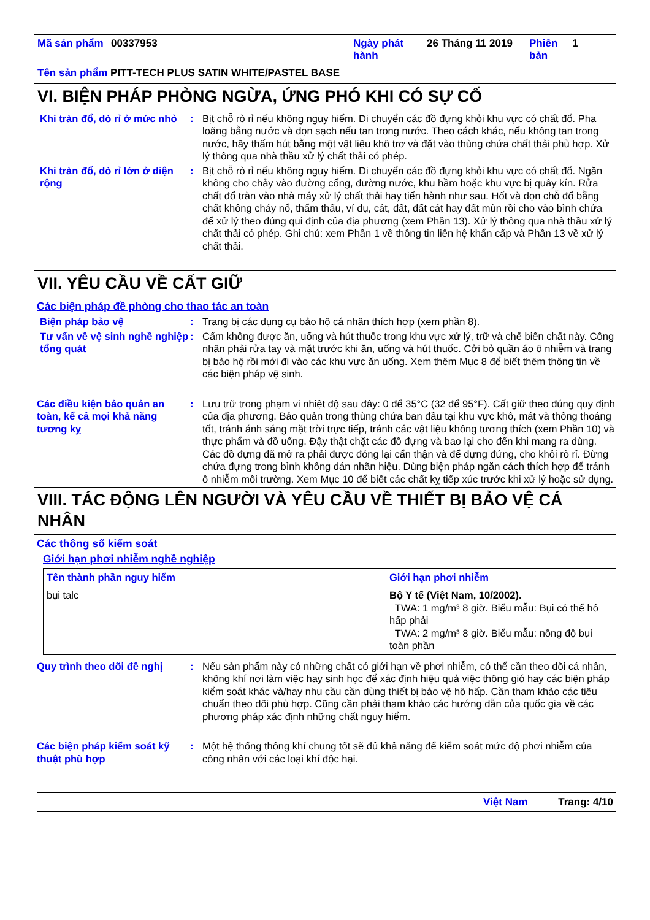| Mã sản phẩm | 00337953 | Ngày phát hành | 26 Tháng 11 2019 | Phiên bản | 1 |
Tên sản phẩm PITT-TECH PLUS SATIN WHITE/PASTEL BASE
VI. BIỆN PHÁP PHÒNG NGỪA, ỨNG PHÓ KHI CÓ SỰ CỐ
Khi tràn đổ, dò rỉ ở mức nhỏ
: Bịt chỗ rò rỉ nếu không nguy hiểm. Di chuyển các đồ đựng khỏi khu vực có chất đổ. Pha loãng bằng nước và dọn sạch nếu tan trong nước. Theo cách khác, nếu không tan trong nước, hãy thấm hút bằng một vật liệu khô trơ và đặt vào thùng chứa chất thải phù hợp. Xử lý thông qua nhà thầu xử lý chất thải có phép.
Khi tràn đổ, dò rỉ lớn ở diện rộng
: Bịt chỗ rò rỉ nếu không nguy hiểm. Di chuyển các đồ đựng khỏi khu vực có chất đổ. Ngăn không cho chảy vào đường cống, đường nước, khu hầm hoặc khu vực bị quây kín. Rửa chất đổ tràn vào nhà máy xử lý chất thải hay tiến hành như sau. Hốt và dọn chỗ đổ bằng chất không cháy nổ, thẩm thấu, ví dụ, cát, đất, đất cát hay đất mùn rồi cho vào bình chứa để xử lý theo đúng qui định của địa phương (xem Phần 13). Xử lý thông qua nhà thầu xử lý chất thải có phép. Ghi chú: xem Phần 1 về thông tin liên hệ khẩn cấp và Phần 13 về xử lý chất thải.
VII. YÊU CẦU VỀ CẤT GIỮ
Các biện pháp đề phòng cho thao tác an toàn
Biện pháp bảo vệ : Trang bị các dụng cụ bảo hộ cá nhân thích hợp (xem phần 8).
Tư vấn về vệ sinh nghề nghiệp tổng quát
: Cấm không được ăn, uống và hút thuốc trong khu vực xử lý, trữ và chế biến chất này. Công nhân phải rửa tay và mặt trước khi ăn, uống và hút thuốc. Cởi bỏ quần áo ô nhiễm và trang bị bảo hộ rồi mới đi vào các khu vực ăn uống. Xem thêm Mục 8 để biết thêm thông tin về các biện pháp vệ sinh.
Các điều kiện bảo quản an toàn, kể cả mọi khả năng tương kỵ
: Lưu trữ trong phạm vi nhiệt độ sau đây: 0 để 35°C (32 để 95°F). Cất giữ theo đúng quy định của địa phương. Bảo quản trong thùng chứa ban đầu tại khu vực khô, mát và thông thoáng tốt, tránh ánh sáng mặt trời trực tiếp, tránh các vật liệu không tương thích (xem Phần 10) và thực phẩm và đồ uống. Đậy thật chặt các đồ đựng và bao lại cho đến khi mang ra dùng. Các đồ đựng đã mở ra phải được đóng lại cẩn thận và để dựng đứng, cho khỏi rò rỉ. Đừng chứa đựng trong bình không dán nhãn hiệu. Dùng biện pháp ngăn cách thích hợp để tránh ô nhiễm môi trường. Xem Mục 10 để biết các chất kỵ tiếp xúc trước khi xử lý hoặc sử dụng.
VIII. TÁC ĐỘNG LÊN NGƯỜI VÀ YÊU CẦU VỀ THIẾT BỊ BẢO VỆ CÁ NHÂN
Các thông số kiểm soát
Giới hạn phơi nhiễm nghề nghiệp
| Tên thành phần nguy hiểm | Giới hạn phơi nhiễm |
| --- | --- |
| bụi talc | Bộ Y tế (Việt Nam, 10/2002). TWA: 1 mg/m³ 8 giờ. Biểu mẫu: Bụi có thể hô hấp phải TWA: 2 mg/m³ 8 giờ. Biểu mẫu: nồng độ bụi toàn phần |
Quy trình theo dõi đề nghị
: Nếu sản phẩm này có những chất có giới hạn về phơi nhiễm, có thể cần theo dõi cá nhân, không khí nơi làm việc hay sinh học để xác định hiệu quả việc thông gió hay các biện pháp kiểm soát khác và/hay nhu cầu cần dùng thiết bị bảo vệ hô hấp. Cần tham khảo các tiêu chuẩn theo dõi phù hợp. Cũng cần phải tham khảo các hướng dẫn của quốc gia về các phương pháp xác định những chất nguy hiểm.
Các biện pháp kiểm soát kỹ thuật phù hợp
: Một hệ thống thông khí chung tốt sẽ đủ khả năng để kiểm soát mức độ phơi nhiễm của công nhân với các loại khí độc hại.
Việt Nam Trang: 4/10